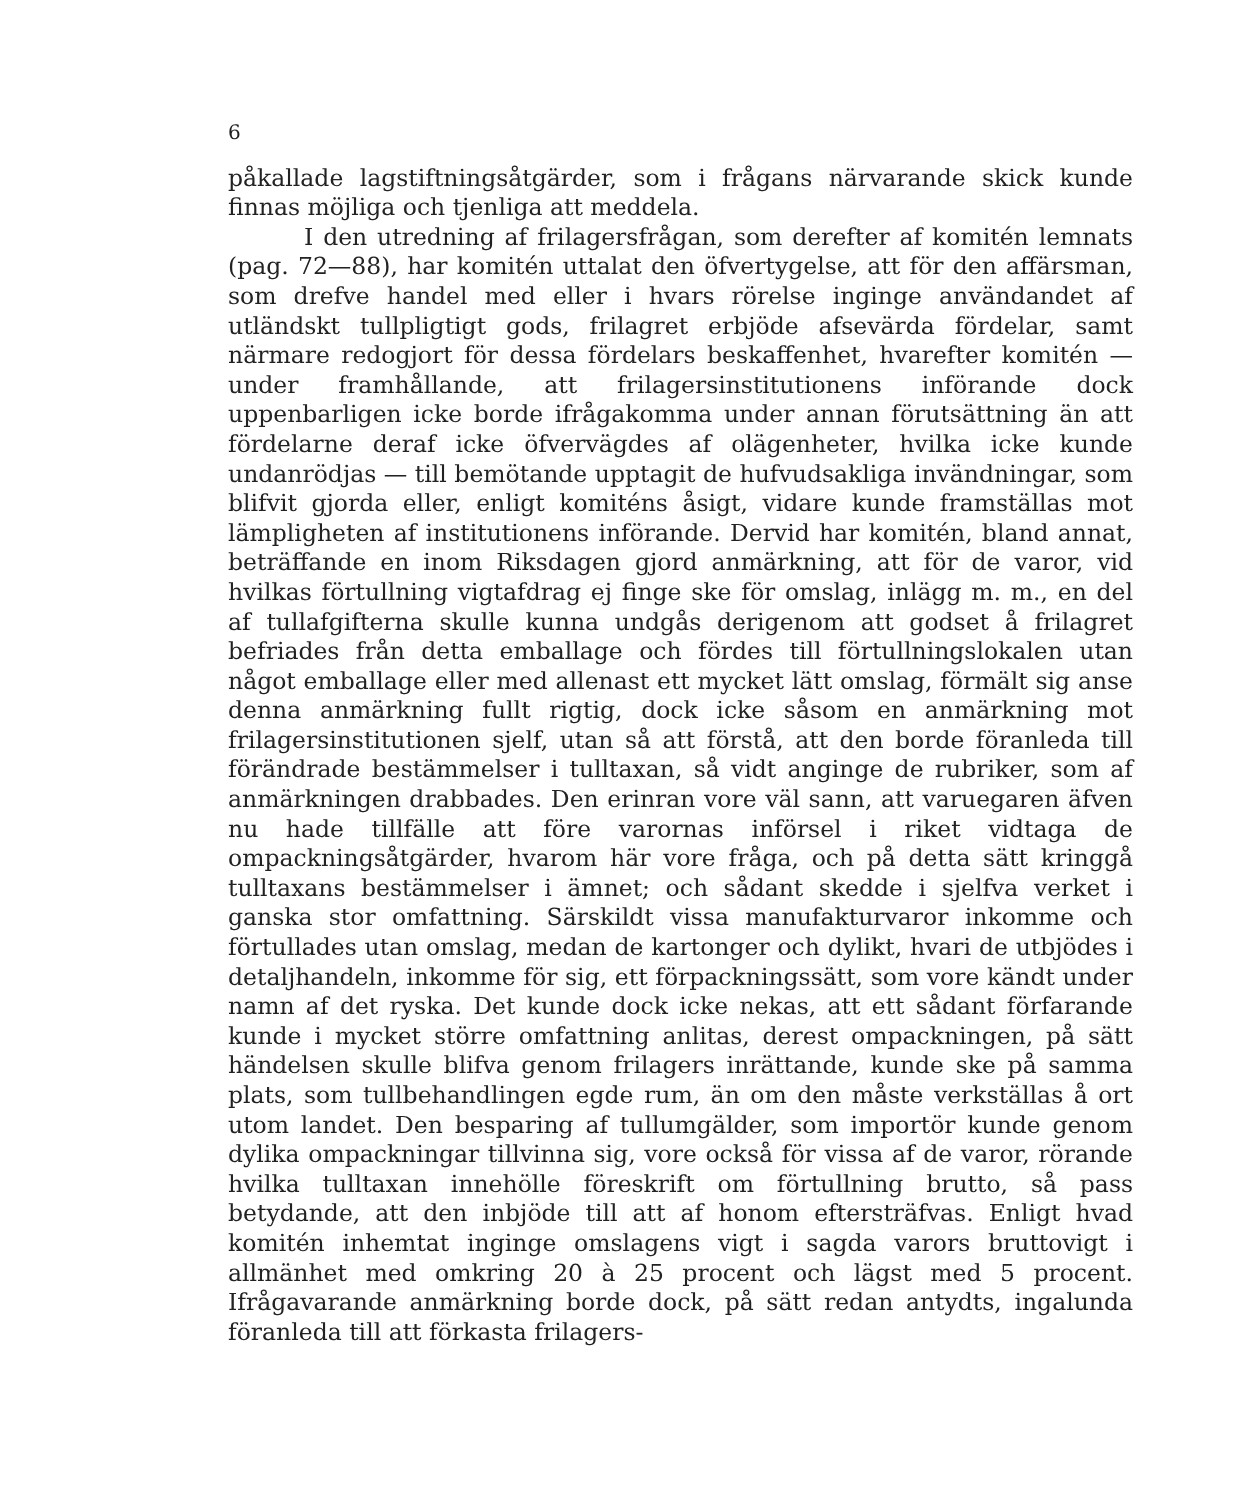6
påkallade lagstiftningsåtgärder, som i frågans närvarande skick kunde finnas möjliga och tjenliga att meddela.
I den utredning af frilagersfrågan, som derefter af komitén lemnats (pag. 72—88), har komitén uttalat den öfvertygelse, att för den affärsman, som drefve handel med eller i hvars rörelse inginge användandet af utländskt tullpligtigt gods, frilagret erbjöde afsevärda fördelar, samt närmare redogjort för dessa fördelars beskaffenhet, hvarefter komitén — under framhållande, att frilagersinstitutionens införande dock uppenbarligen icke borde ifrågakomma under annan förutsättning än att fördelarne deraf icke öfvervägdes af olägenheter, hvilka icke kunde undanrödjas — till bemötande upptagit de hufvudsakliga invändningar, som blifvit gjorda eller, enligt komiténs åsigt, vidare kunde framställas mot lämpligheten af institutionens införande. Dervid har komitén, bland annat, beträffande en inom Riksdagen gjord anmärkning, att för de varor, vid hvilkas förtullning vigtafdrag ej finge ske för omslag, inlägg m. m., en del af tullafgifterna skulle kunna undgås derigenom att godset å frilagret befriades från detta emballage och fördes till förtullningslokalen utan något emballage eller med allenast ett mycket lätt omslag, förmält sig anse denna anmärkning fullt rigtig, dock icke såsom en anmärkning mot frilagersinstitutionen sjelf, utan så att förstå, att den borde föranleda till förändrade bestämmelser i tulltaxan, så vidt anginge de rubriker, som af anmärkningen drabbades. Den erinran vore väl sann, att varuegaren äfven nu hade tillfälle att före varornas införsel i riket vidtaga de ompackningsåtgärder, hvarom här vore fråga, och på detta sätt kringgå tulltaxans bestämmelser i ämnet; och sådant skedde i sjelfva verket i ganska stor omfattning. Särskildt vissa manufakturvaror inkomme och förtullades utan omslag, medan de kartonger och dylikt, hvari de utbjödes i detaljhandeln, inkomme för sig, ett förpackningssätt, som vore kändt under namn af det ryska. Det kunde dock icke nekas, att ett sådant förfarande kunde i mycket större omfattning anlitas, derest ompackningen, på sätt händelsen skulle blifva genom frilagers inrättande, kunde ske på samma plats, som tullbehandlingen egde rum, än om den måste verkställas å ort utom landet. Den besparing af tullumgälder, som importör kunde genom dylika ompackningar tillvinna sig, vore också för vissa af de varor, rörande hvilka tulltaxan innehölle föreskrift om förtullning brutto, så pass betydande, att den inbjöde till att af honom eftersträfvas. Enligt hvad komitén inhemtat inginge omslagens vigt i sagda varors bruttovigt i allmänhet med omkring 20 à 25 procent och lägst med 5 procent. Ifrågavarande anmärkning borde dock, på sätt redan antydts, ingalunda föranleda till att förkasta frilagers-